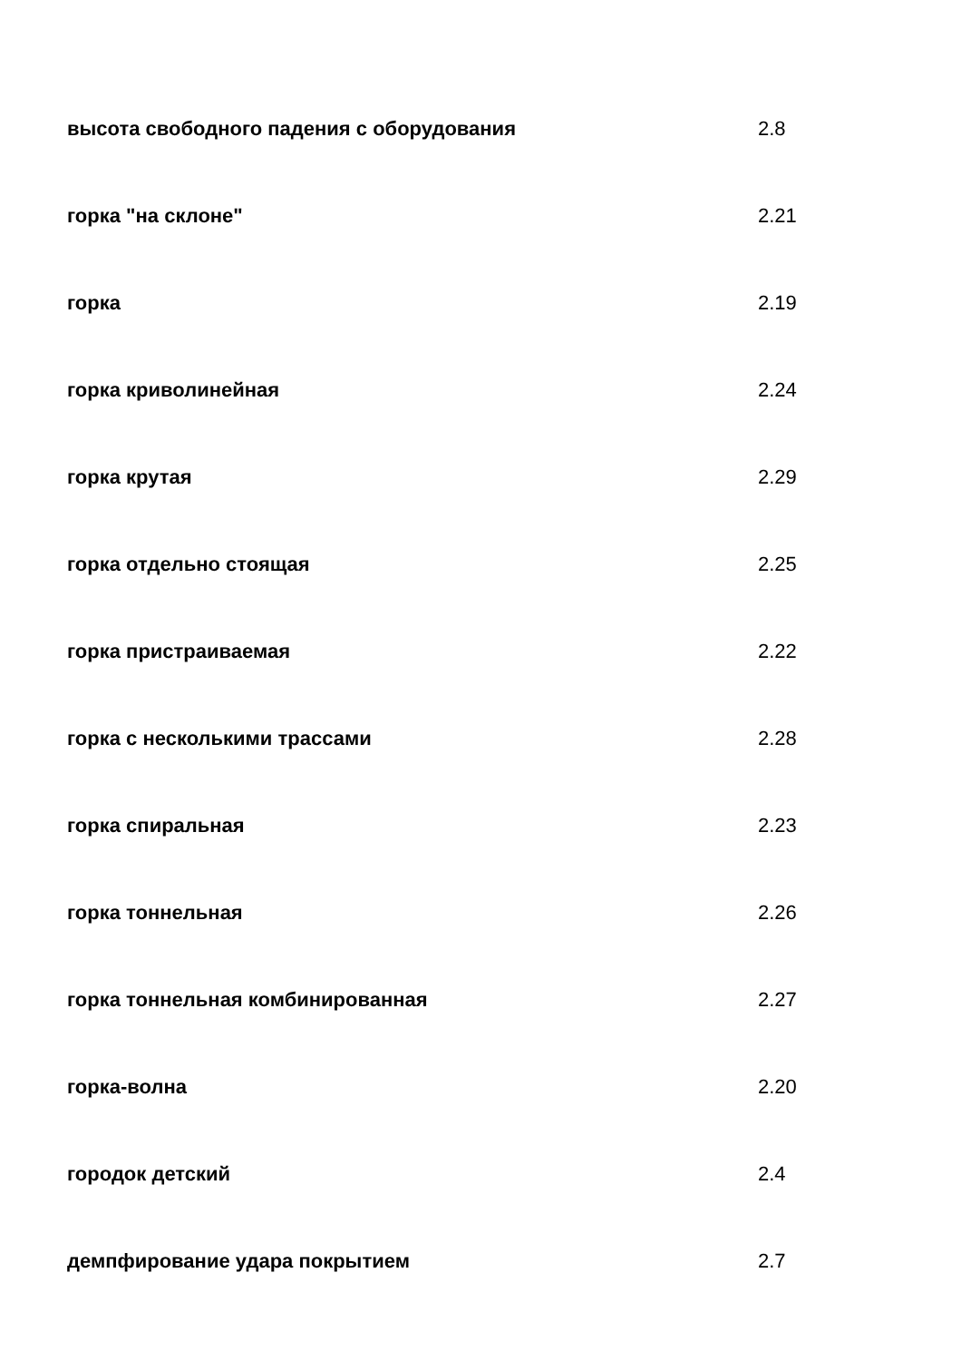| высота свободного падения с оборудования | 2.8 |
| горка "на склоне" | 2.21 |
| горка | 2.19 |
| горка криволинейная | 2.24 |
| горка крутая | 2.29 |
| горка отдельно стоящая | 2.25 |
| горка пристраиваемая | 2.22 |
| горка с несколькими трассами | 2.28 |
| горка спиральная | 2.23 |
| горка тоннельная | 2.26 |
| горка тоннельная комбинированная | 2.27 |
| горка-волна | 2.20 |
| городок детский | 2.4 |
| демпфирование удара покрытием | 2.7 |